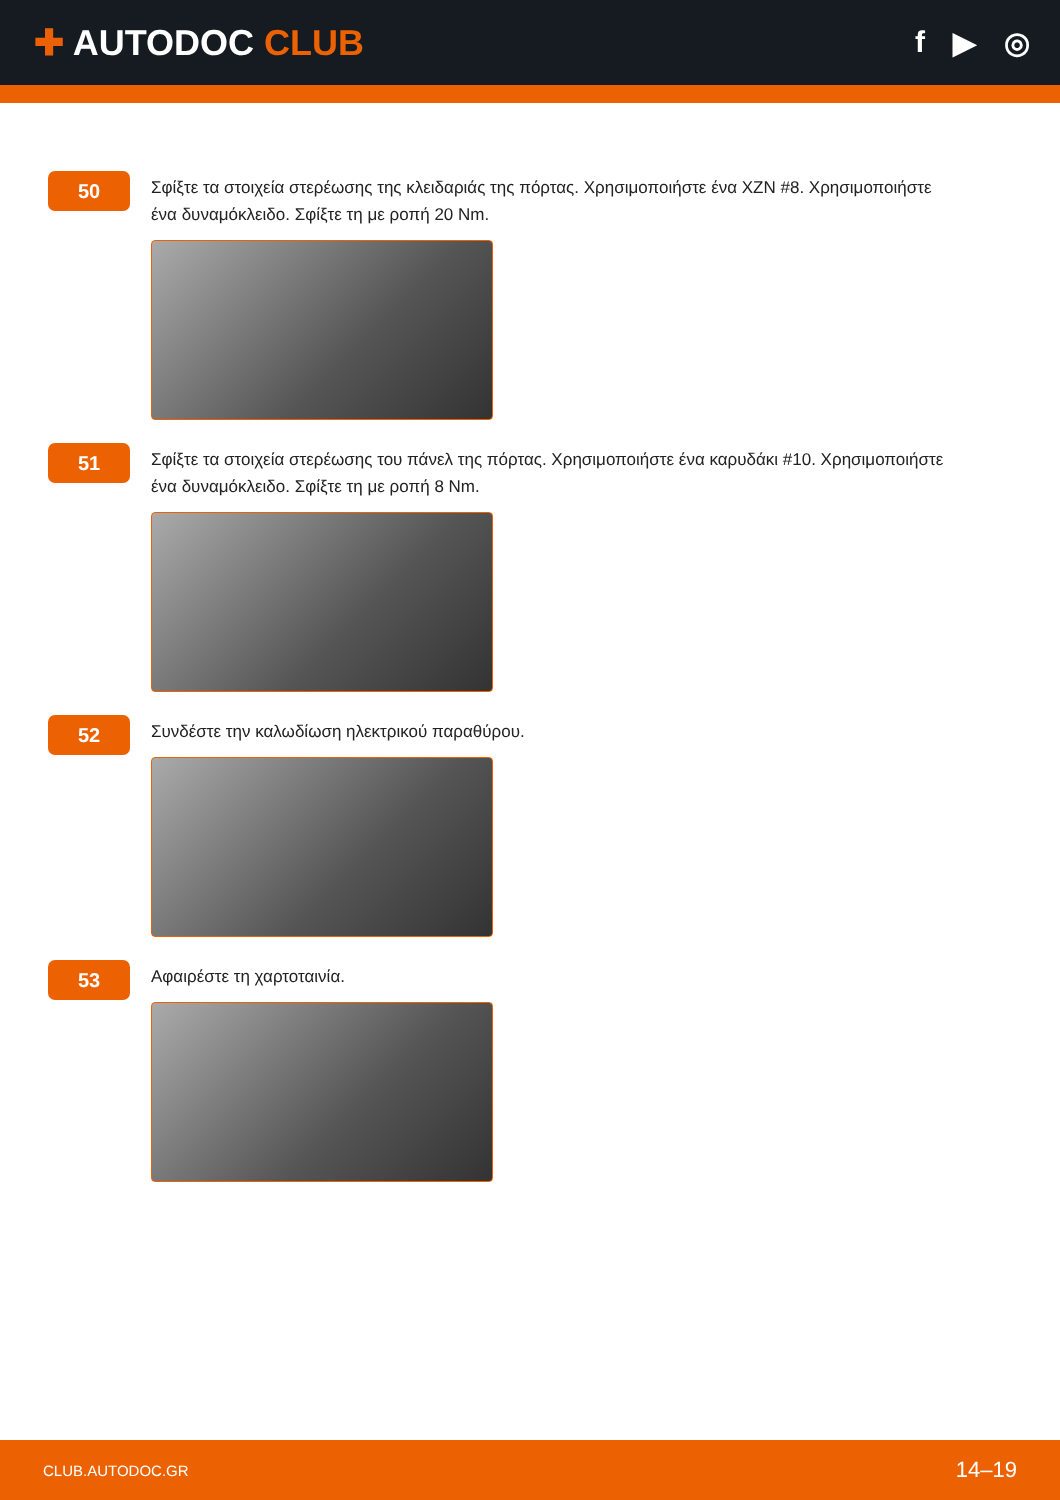✚ AUTODOC CLUB
f ▶ ◎
50
Σφίξτε τα στοιχεία στερέωσης της κλειδαριάς της πόρτας. Χρησιμοποιήστε ένα XZN #8. Χρησιμοποιήστε ένα δυναμόκλειδο. Σφίξτε τη με ροπή 20 Nm.
51
Σφίξτε τα στοιχεία στερέωσης του πάνελ της πόρτας. Χρησιμοποιήστε ένα καρυδάκι #10. Χρησιμοποιήστε ένα δυναμόκλειδο. Σφίξτε τη με ροπή 8 Nm.
52
Συνδέστε την καλωδίωση ηλεκτρικού παραθύρου.
53
Αφαιρέστε τη χαρτοταινία.
CLUB.AUTODOC.GR 14–19